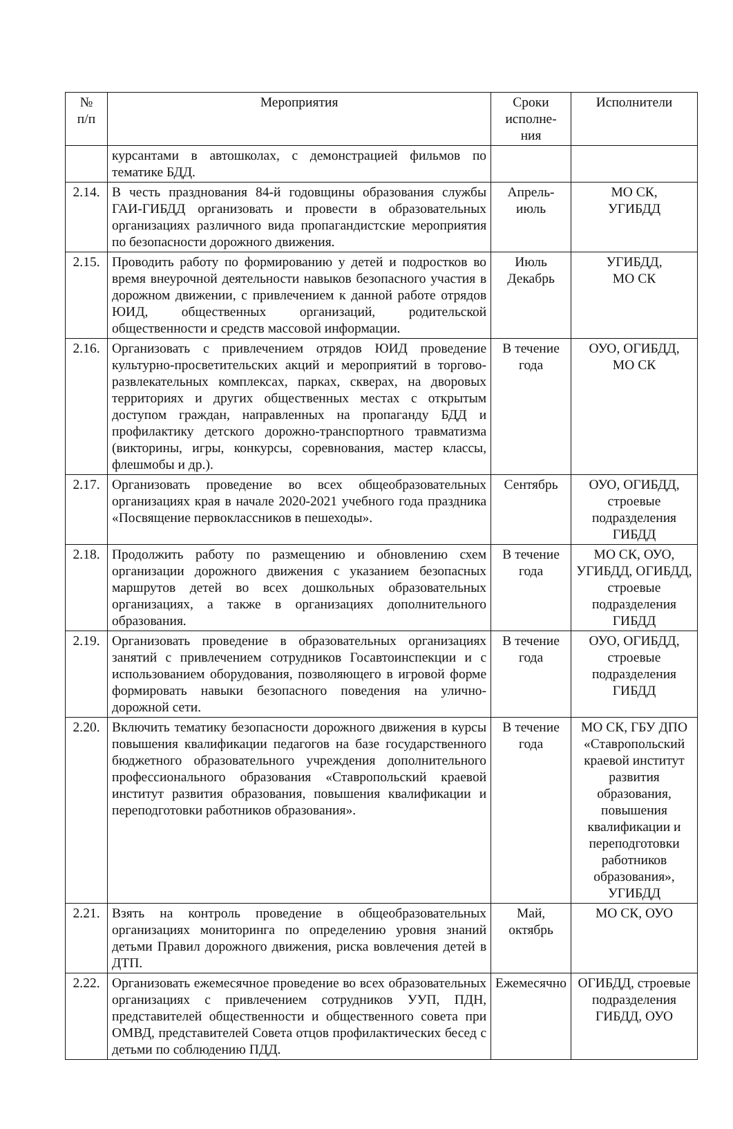| № п/п | Мероприятия | Сроки исполне-ния | Исполнители |
| --- | --- | --- | --- |
| | курсантами в автошколах, с демонстрацией фильмов по тематике БДД. | | |
| 2.14. | В честь празднования 84-й годовщины образования службы ГАИ-ГИБДД организовать и провести в образовательных организациях различного вида пропагандистские мероприятия по безопасности дорожного движения. | Апрель-июль | МО СК, УГИБДД |
| 2.15. | Проводить работу по формированию у детей и подростков во время внеурочной деятельности навыков безопасного участия в дорожном движении, с привлечением к данной работе отрядов ЮИД, общественных организаций, родительской общественности и средств массовой информации. | Июль Декабрь | УГИБДД, МО СК |
| 2.16. | Организовать с привлечением отрядов ЮИД проведение культурно-просветительских акций и мероприятий в торгово-развлекательных комплексах, парках, скверах, на дворовых территориях и других общественных местах с открытым доступом граждан, направленных на пропаганду БДД и профилактику детского дорожно-транспортного травматизма (викторины, игры, конкурсы, соревнования, мастер классы, флешмобы и др.). | В течение года | ОУО, ОГИБДД, МО СК |
| 2.17. | Организовать проведение во всех общеобразовательных организациях края в начале 2020-2021 учебного года праздника «Посвящение первоклассников в пешеходы». | Сентябрь | ОУО, ОГИБДД, строевые подразделения ГИБДД |
| 2.18. | Продолжить работу по размещению и обновлению схем организации дорожного движения с указанием безопасных маршрутов детей во всех дошкольных образовательных организациях, а также в организациях дополнительного образования. | В течение года | МО СК, ОУО, УГИБДД, ОГИБДД, строевые подразделения ГИБДД |
| 2.19. | Организовать проведение в образовательных организациях занятий с привлечением сотрудников Госавтоинспекции и с использованием оборудования, позволяющего в игровой форме формировать навыки безопасного поведения на улично-дорожной сети. | В течение года | ОУО, ОГИБДД, строевые подразделения ГИБДД |
| 2.20. | Включить тематику безопасности дорожного движения в курсы повышения квалификации педагогов на базе государственного бюджетного образовательного учреждения дополнительного профессионального образования «Ставропольский краевой институт развития образования, повышения квалификации и переподготовки работников образования». | В течение года | МО СК, ГБУ ДПО «Ставропольский краевой институт развития образования, повышения квалификации и переподготовки работников образования», УГИБДД |
| 2.21. | Взять на контроль проведение в общеобразовательных организациях мониторинга по определению уровня знаний детьми Правил дорожного движения, риска вовлечения детей в ДТП. | Май, октябрь | МО СК, ОУО |
| 2.22. | Организовать ежемесячное проведение во всех образовательных организациях с привлечением сотрудников УУП, ПДН, представителей общественности и общественного совета при ОМВД, представителей Совета отцов профилактических бесед с детьми по соблюдению ПДД. | Ежемесячно | ОГИБДД, строевые подразделения ГИБДД, ОУО |